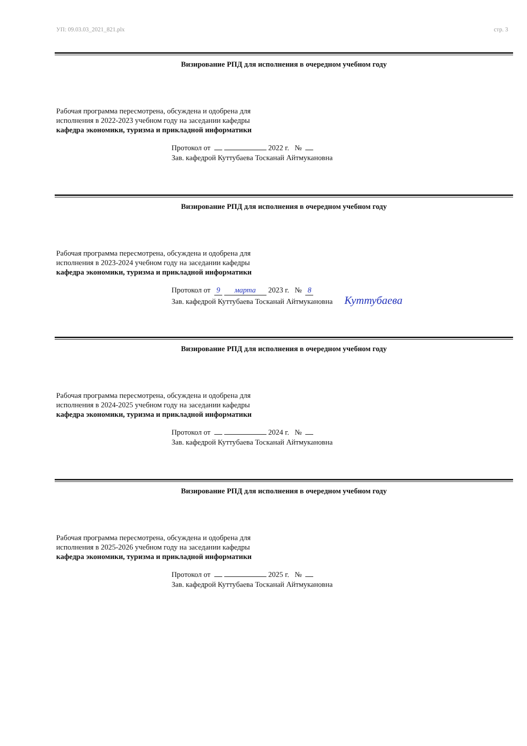УП: 09.03.03_2021_821.plx стр. 3
Визирование РПД для исполнения в очередном учебном году
Рабочая программа пересмотрена, обсуждена и одобрена для
исполнения в 2022-2023 учебном году на заседании кафедры
кафедра экономики, туризма и прикладной информатики
Протокол от 2022 г. №
Зав. кафедрой Куттубаева Тосканай Айтмукановна
Визирование РПД для исполнения в очередном учебном году
Рабочая программа пересмотрена, обсуждена и одобрена для
исполнения в 2023-2024 учебном году на заседании кафедры
кафедра экономики, туризма и прикладной информатики
Протокол от 9 марта 2023 г. № 8
Зав. кафедрой Куттубаева Тосканай Айтмукановна Куттубаева
Визирование РПД для исполнения в очередном учебном году
Рабочая программа пересмотрена, обсуждена и одобрена для
исполнения в 2024-2025 учебном году на заседании кафедры
кафедра экономики, туризма и прикладной информатики
Протокол от 2024 г. №
Зав. кафедрой Куттубаева Тосканай Айтмукановна
Визирование РПД для исполнения в очередном учебном году
Рабочая программа пересмотрена, обсуждена и одобрена для
исполнения в 2025-2026 учебном году на заседании кафедры
кафедра экономики, туризма и прикладной информатики
Протокол от 2025 г. №
Зав. кафедрой Куттубаева Тосканай Айтмукановна